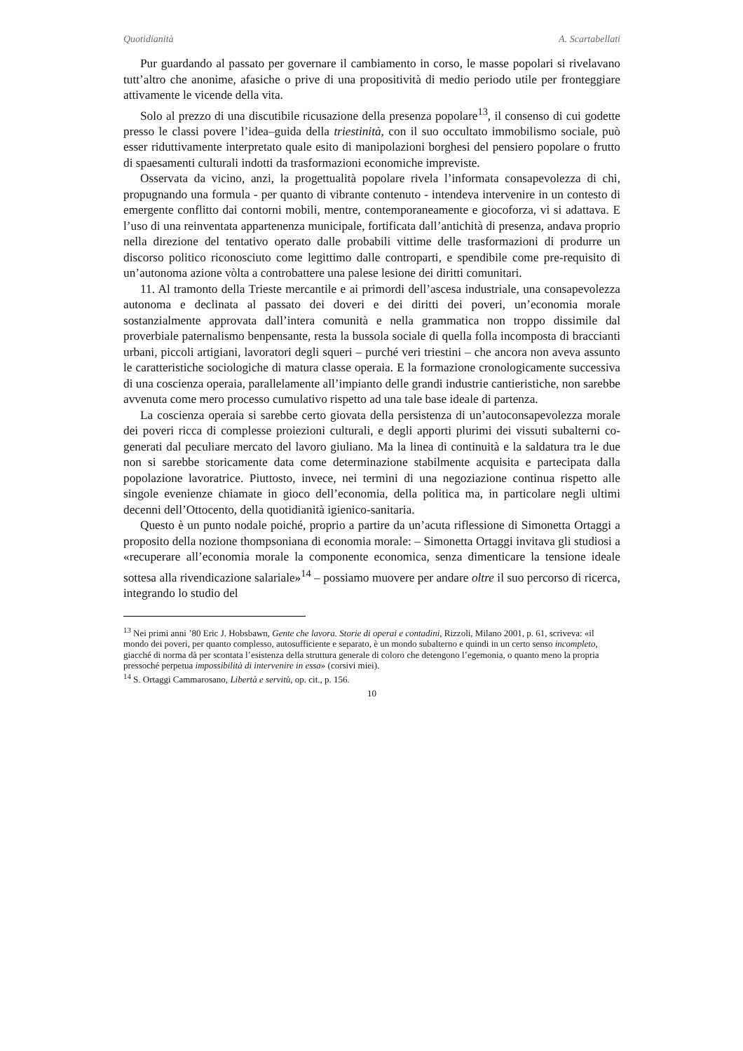Quotidianità A. Scartabellati
Pur guardando al passato per governare il cambiamento in corso, le masse popolari si rivelavano tutt’altro che anonime, afasiche o prive di una propositività di medio periodo utile per fronteggiare attivamente le vicende della vita.
Solo al prezzo di una discutibile ricusazione della presenza popolare<sup>13</sup>, il consenso di cui godette presso le classi povere l’idea–guida della triestinità, con il suo occultato immobilismo sociale, può esser riduttivamente interpretato quale esito di manipolazioni borghesi del pensiero popolare o frutto di spaesamenti culturali indotti da trasformazioni economiche impreviste.
Osservata da vicino, anzi, la progettualità popolare rivela l’informata consapevolezza di chi, propugnando una formula - per quanto di vibrante contenuto - intendeva intervenire in un contesto di emergente conflitto dai contorni mobili, mentre, contemporaneamente e giocoforza, vi si adattava. E l’uso di una reinventata appartenenza municipale, fortificata dall’antichità di presenza, andava proprio nella direzione del tentativo operato dalle probabili vittime delle trasformazioni di produrre un discorso politico riconosciuto come legittimo dalle controparti, e spendibile come pre-requisito di un’autonoma azione vòlta a controbattere una palese lesione dei diritti comunitari.
11. Al tramonto della Trieste mercantile e ai primordi dell’ascesa industriale, una consapevolezza autonoma e declinata al passato dei doveri e dei diritti dei poveri, un’economia morale sostanzialmente approvata dall’intera comunità e nella grammatica non troppo dissimile dal proverbiale paternalismo benpensante, resta la bussola sociale di quella folla incomposta di braccianti urbani, piccoli artigiani, lavoratori degli squeri – purché veri triestini – che ancora non aveva assunto le caratteristiche sociologiche di matura classe operaia. E la formazione cronologicamente successiva di una coscienza operaia, parallelamente all’impianto delle grandi industrie cantieristiche, non sarebbe avvenuta come mero processo cumulativo rispetto ad una tale base ideale di partenza.
La coscienza operaia si sarebbe certo giovata della persistenza di un’autoconsapevolezza morale dei poveri ricca di complesse proiezioni culturali, e degli apporti plurimi dei vissuti subalterni co-generati dal peculiare mercato del lavoro giuliano. Ma la linea di continuità e la saldatura tra le due non si sarebbe storicamente data come determinazione stabilmente acquisita e partecipata dalla popolazione lavoratrice. Piuttosto, invece, nei termini di una negoziazione continua rispetto alle singole evenienze chiamate in gioco dell’economia, della politica ma, in particolare negli ultimi decenni dell’Ottocento, della quotidianità igienico-sanitaria.
Questo è un punto nodale poiché, proprio a partire da un’acuta riflessione di Simonetta Ortaggi a proposito della nozione thompsoniana di economia morale: – Simonetta Ortaggi invitava gli studiosi a «recuperare all’economia morale la componente economica, senza dimenticare la tensione ideale sottesa alla rivendicazione salariale»<sup>14</sup> – possiamo muovere per andare oltre il suo percorso di ricerca, integrando lo studio del
<sup>13</sup> Nei primi anni ’80 Eric J. Hobsbawn, Gente che lavora. Storie di operai e contadini, Rizzoli, Milano 2001, p. 61, scriveva: «il mondo dei poveri, per quanto complesso, autosufficiente e separato, è un mondo subalterno e quindi in un certo senso incompleto, giacché di norma dà per scontata l’esistenza della struttura generale di coloro che detengono l’egemonia, o quanto meno la propria pressoché perpetua impossibilità di intervenire in essa» (corsivi miei).
<sup>14</sup> S. Ortaggi Cammarosano, Libertà e servitù, op. cit., p. 156.
10